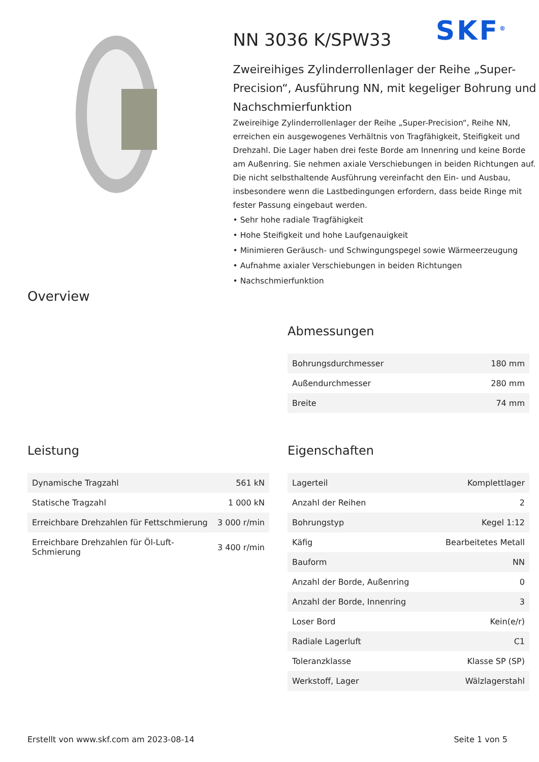SKF<sup>®</sup>
NN 3036 K/SPW33
Zweireihiges Zylinderrollenlager der Reihe „Super-Precision“, Ausführung NN, mit kegeliger Bohrung und Nachschmierfunktion
Zweireihige Zylinderrollenlager der Reihe „Super-Precision“, Reihe NN, erreichen ein ausgewogenes Verhältnis von Tragfähigkeit, Steifigkeit und Drehzahl. Die Lager haben drei feste Borde am Innenring und keine Borde am Außenring. Sie nehmen axiale Verschiebungen in beiden Richtungen auf. Die nicht selbsthaltende Ausführung vereinfacht den Ein- und Ausbau, insbesondere wenn die Lastbedingungen erfordern, dass beide Ringe mit fester Passung eingebaut werden.
• Sehr hohe radiale Tragfähigkeit
• Hohe Steifigkeit und hohe Laufgenauigkeit
• Minimieren Geräusch- und Schwingungspegel sowie Wärmeerzeugung
• Aufnahme axialer Verschiebungen in beiden Richtungen
• Nachschmierfunktion
Overview
Abmessungen
| Bohrungsdurchmesser | 180 mm |
| Außendurchmesser | 280 mm |
| Breite | 74 mm |
Leistung
| Dynamische Tragzahl | 561 kN |
| Statische Tragzahl | 1 000 kN |
| Erreichbare Drehzahlen für Fettschmierung | 3 000 r/min |
| Erreichbare Drehzahlen für Öl-Luft-Schmierung | 3 400 r/min |
Eigenschaften
| Lagerteil | Komplettlager |
| Anzahl der Reihen | 2 |
| Bohrungstyp | Kegel 1:12 |
| Käfig | Bearbeitetes Metall |
| Bauform | NN |
| Anzahl der Borde, Außenring | 0 |
| Anzahl der Borde, Innenring | 3 |
| Loser Bord | Kein(e/r) |
| Radiale Lagerluft | C1 |
| Toleranzklasse | Klasse SP (SP) |
| Werkstoff, Lager | Wälzlagerstahl |
Erstellt von www.skf.com am 2023-08-14 Seite 1 von 5